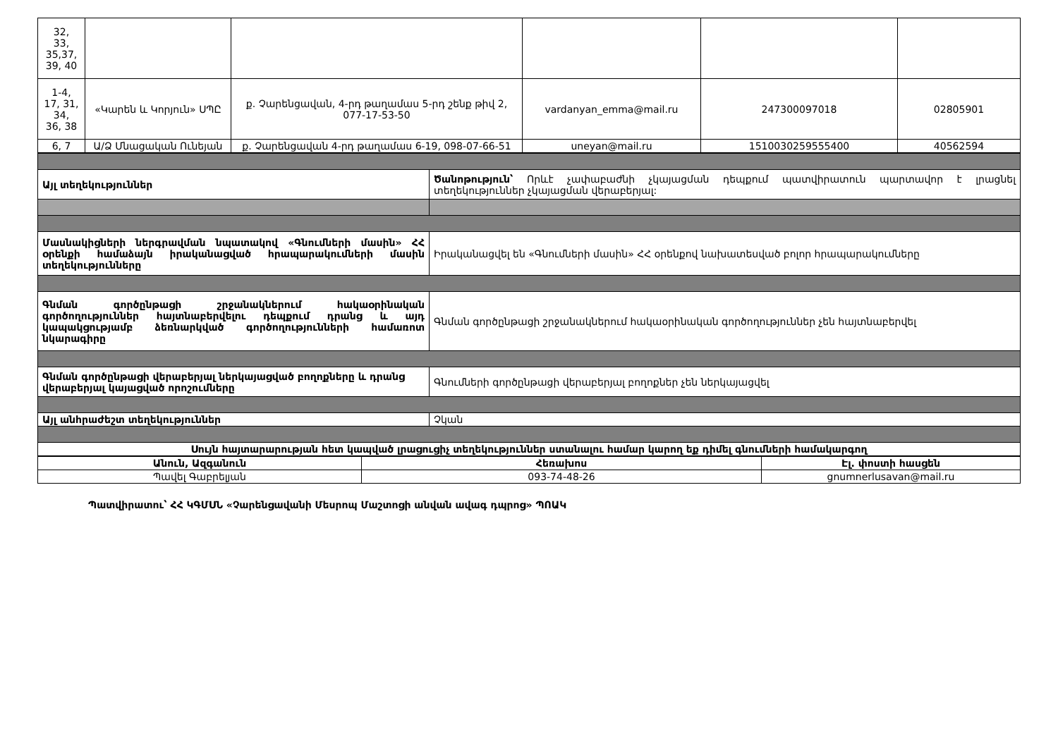| 32, 33, 35,37, 39, 40 | | | | | |
| 1-4, 17, 31, 34, 36, 38 | «Կարեն և Կորյուն» ՍՊԸ | ք. Չարենցավան, 4-րդ թաղամաս 5-րդ շենք թիվ 2, 077-17-53-50 | vardanyan_emma@mail.ru | 247300097018 | 02805901 |
| 6, 7 | Ա/Ձ Մնացական Ունեյան | ք. Չարենցավան 4-րդ թաղամաս 6-19, 098-07-66-51 | uneyan@mail.ru | 1510030259555400 | 40562594 |
| Այլ տեղեկություններ | Ծանոթություն՝ Որևէ չափաբաժնի չկայացման դեպքում պատվիրատուն պարտավոր է լրացնել տեղեկություններ չկայացման վերաբերյալ: |
| Մասնակիցների ներգրավման նպատակով «Գնումների մասին» ՀՀ օրենքի համաձայն իրականացված հրապարակումների մասին տեղեկությունները | Իրականացվել են «Գնումների մասին» ՀՀ օրենքով նախատեսված բոլոր հրապարակումները |
| Գնման գործընթացի շրջանակներում հակաօրինական գործողություններ հայտնաբերվելու դեպքում դրանց և այդ կապակցությամբ ձեռնարկված գործողությունների համառոտ նկարագիրը | Գնման գործընթացի շրջանակներում հակաօրինական գործողություններ չեն հայտնաբերվել |
| Գնման գործընթացի վերաբերյալ ներկայացված բողոքները և դրանց վերաբերյալ կայացված որոշումները | Գնումների գործընթացի վերաբերյալ բողոքներ չեն ներկայացվել |
| Այլ անհրաժեշտ տեղեկություններ | Չկան |
| Սույն հայտարարության հետ կապված լրացուցիչ տեղեկություններ ստանալու համար կարող եք դիմել գնումների համակարգող | |
| Անուն, Ազգանուն | Հեռախոս | Էլ. փոստի հասցեն |
| --- | --- | --- |
| Պավել Գաբրելյան | 093-74-48-26 | gnumnerlusavan@mail.ru |
Պատվիրատու՝ ՀՀ ԿԳՄՍՆ «Չարենցավանի Մեսրոպ Մաշտոցի անվան ավագ դպրոց» ՊՈԱԿ